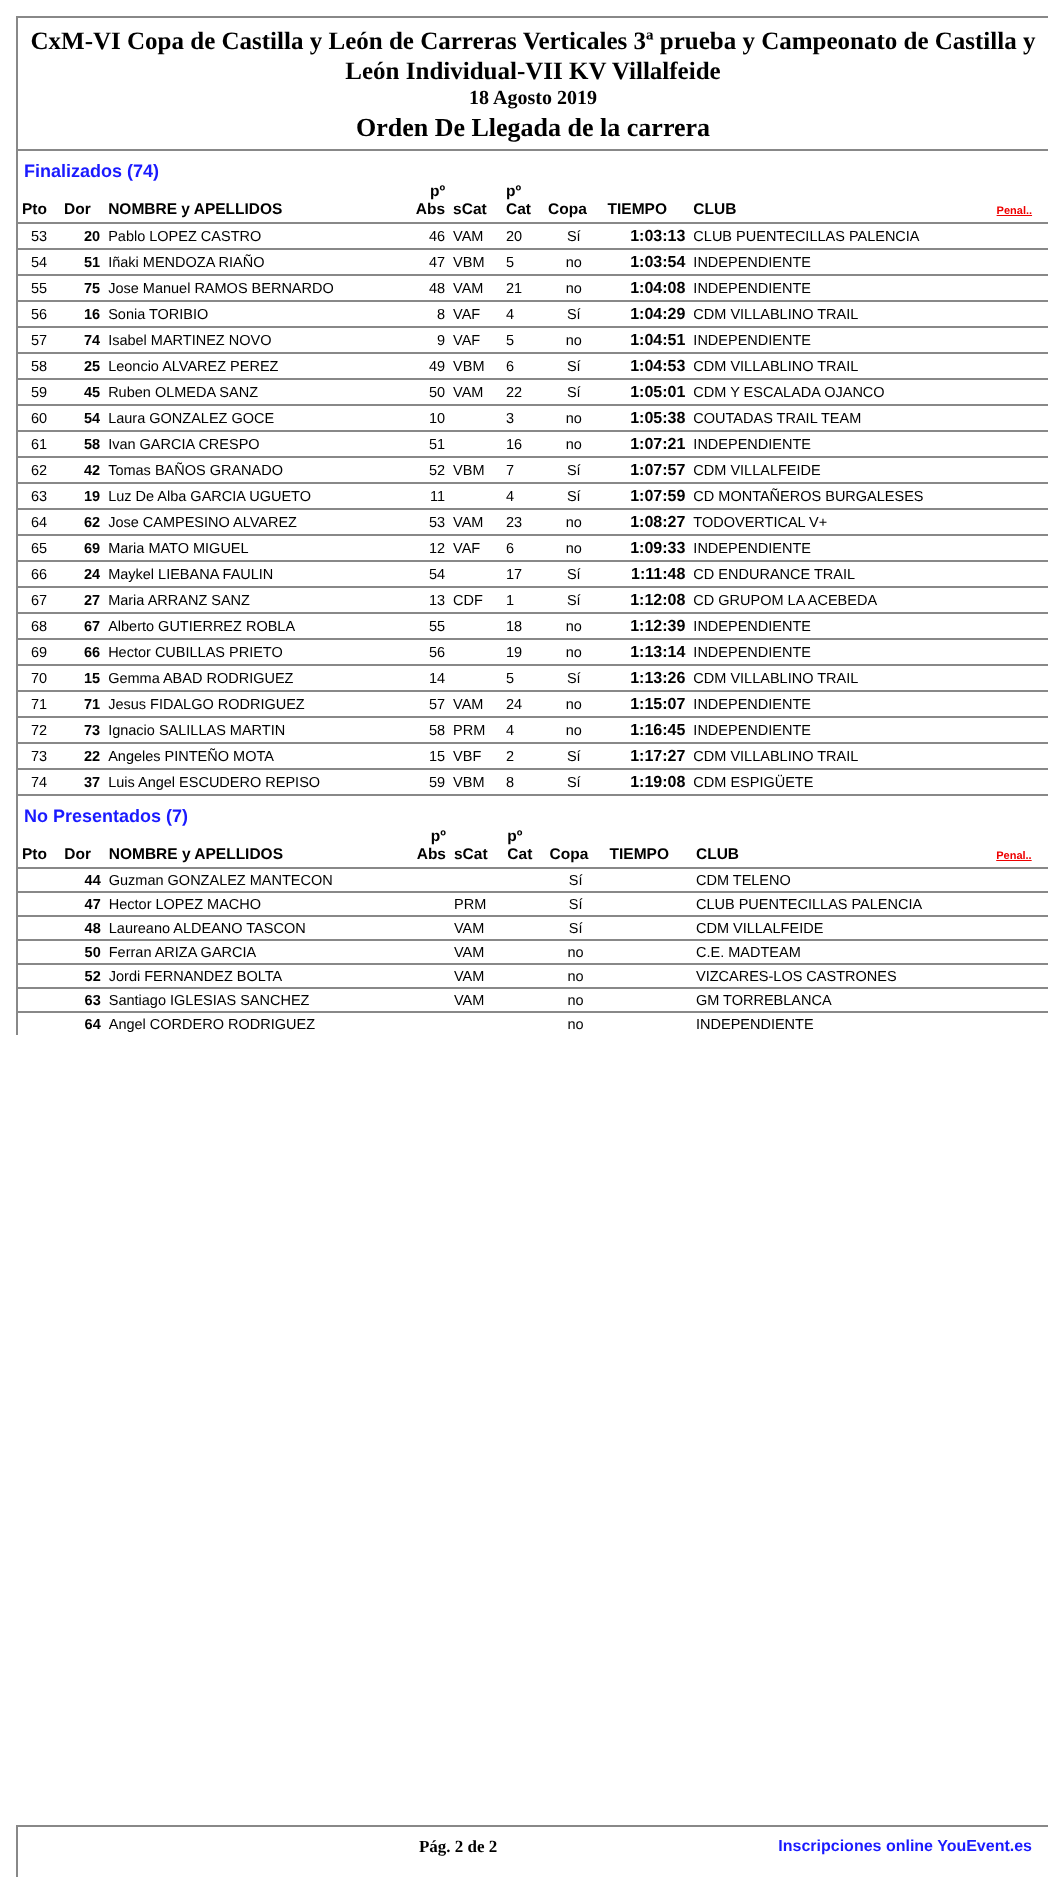CxM-VI Copa de Castilla y León de Carreras Verticales 3ª prueba y Campeonato de Castilla y León Individual-VII KV Villalfeide
18 Agosto 2019
Orden De Llegada de la carrera
Finalizados (74)
| Pto | Dor | NOMBRE y APELLIDOS | pº Abs | sCat | pº Cat | Copa | TIEMPO | CLUB | Penal.. |
| --- | --- | --- | --- | --- | --- | --- | --- | --- | --- |
| 53 | 20 | Pablo LOPEZ CASTRO | 46 | VAM | 20 | Sí | 1:03:13 | CLUB PUENTECILLAS PALENCIA | |
| 54 | 51 | Iñaki MENDOZA RIAÑO | 47 | VBM | 5 | no | 1:03:54 | INDEPENDIENTE | |
| 55 | 75 | Jose Manuel RAMOS BERNARDO | 48 | VAM | 21 | no | 1:04:08 | INDEPENDIENTE | |
| 56 | 16 | Sonia TORIBIO | 8 | VAF | 4 | Sí | 1:04:29 | CDM VILLABLINO TRAIL | |
| 57 | 74 | Isabel MARTINEZ NOVO | 9 | VAF | 5 | no | 1:04:51 | INDEPENDIENTE | |
| 58 | 25 | Leoncio ALVAREZ PEREZ | 49 | VBM | 6 | Sí | 1:04:53 | CDM VILLABLINO TRAIL | |
| 59 | 45 | Ruben OLMEDA SANZ | 50 | VAM | 22 | Sí | 1:05:01 | CDM Y ESCALADA OJANCO | |
| 60 | 54 | Laura GONZALEZ GOCE | 10 | | 3 | no | 1:05:38 | COUTADAS TRAIL TEAM | |
| 61 | 58 | Ivan GARCIA CRESPO | 51 | | 16 | no | 1:07:21 | INDEPENDIENTE | |
| 62 | 42 | Tomas BAÑOS GRANADO | 52 | VBM | 7 | Sí | 1:07:57 | CDM VILLALFEIDE | |
| 63 | 19 | Luz De Alba GARCIA UGUETO | 11 | | 4 | Sí | 1:07:59 | CD MONTAÑEROS BURGALESES | |
| 64 | 62 | Jose CAMPESINO ALVAREZ | 53 | VAM | 23 | no | 1:08:27 | TODOVERTICAL V+ | |
| 65 | 69 | Maria MATO MIGUEL | 12 | VAF | 6 | no | 1:09:33 | INDEPENDIENTE | |
| 66 | 24 | Maykel LIEBANA FAULIN | 54 | | 17 | Sí | 1:11:48 | CD ENDURANCE TRAIL | |
| 67 | 27 | Maria ARRANZ SANZ | 13 | CDF | 1 | Sí | 1:12:08 | CD GRUPOM LA ACEBEDA | |
| 68 | 67 | Alberto GUTIERREZ ROBLA | 55 | | 18 | no | 1:12:39 | INDEPENDIENTE | |
| 69 | 66 | Hector CUBILLAS PRIETO | 56 | | 19 | no | 1:13:14 | INDEPENDIENTE | |
| 70 | 15 | Gemma ABAD RODRIGUEZ | 14 | | 5 | Sí | 1:13:26 | CDM VILLABLINO TRAIL | |
| 71 | 71 | Jesus FIDALGO RODRIGUEZ | 57 | VAM | 24 | no | 1:15:07 | INDEPENDIENTE | |
| 72 | 73 | Ignacio SALILLAS MARTIN | 58 | PRM | 4 | no | 1:16:45 | INDEPENDIENTE | |
| 73 | 22 | Angeles PINTEÑO MOTA | 15 | VBF | 2 | Sí | 1:17:27 | CDM VILLABLINO TRAIL | |
| 74 | 37 | Luis Angel ESCUDERO REPISO | 59 | VBM | 8 | Sí | 1:19:08 | CDM ESPIGÜETE | |
No Presentados (7)
| Pto | Dor | NOMBRE y APELLIDOS | pº Abs | sCat | pº Cat | Copa | TIEMPO | CLUB | Penal.. |
| --- | --- | --- | --- | --- | --- | --- | --- | --- | --- |
| | 44 | Guzman GONZALEZ MANTECON | | | | Sí | | CDM TELENO | |
| | 47 | Hector LOPEZ MACHO | | PRM | | Sí | | CLUB PUENTECILLAS PALENCIA | |
| | 48 | Laureano ALDEANO TASCON | | VAM | | Sí | | CDM VILLALFEIDE | |
| | 50 | Ferran ARIZA GARCIA | | VAM | | no | | C.E. MADTEAM | |
| | 52 | Jordi FERNANDEZ BOLTA | | VAM | | no | | VIZCARES-LOS CASTRONES | |
| | 63 | Santiago IGLESIAS SANCHEZ | | VAM | | no | | GM TORREBLANCA | |
| | 64 | Angel CORDERO RODRIGUEZ | | | | no | | INDEPENDIENTE | |
Pág. 2 de 2 Inscripciones online YouEvent.es